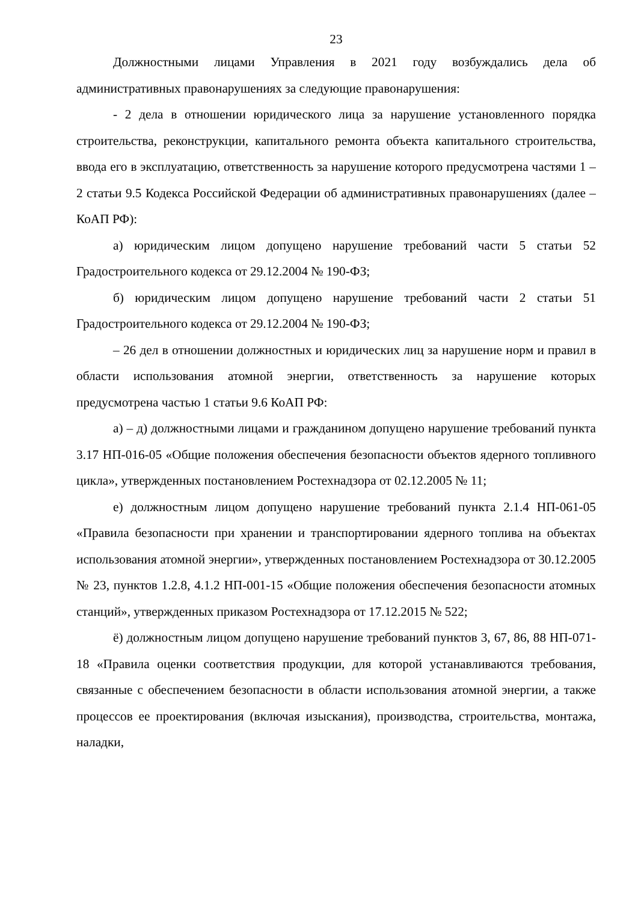23
Должностными лицами Управления в 2021 году возбуждались дела об административных правонарушениях за следующие правонарушения:
- 2 дела в отношении юридического лица за нарушение установленного порядка строительства, реконструкции, капитального ремонта объекта капитального строительства, ввода его в эксплуатацию, ответственность за нарушение которого предусмотрена частями 1 – 2 статьи 9.5 Кодекса Российской Федерации об административных правонарушениях (далее – КоАП РФ):
а) юридическим лицом допущено нарушение требований части 5 статьи 52 Градостроительного кодекса от 29.12.2004 № 190-ФЗ;
б) юридическим лицом допущено нарушение требований части 2 статьи 51 Градостроительного кодекса от 29.12.2004 № 190-ФЗ;
– 26 дел в отношении должностных и юридических лиц за нарушение норм и правил в области использования атомной энергии, ответственность за нарушение которых предусмотрена частью 1 статьи 9.6 КоАП РФ:
а) – д) должностными лицами и гражданином допущено нарушение требований пункта 3.17 НП-016-05 «Общие положения обеспечения безопасности объектов ядерного топливного цикла», утвержденных постановлением Ростехнадзора от 02.12.2005 № 11;
е) должностным лицом допущено нарушение требований пункта 2.1.4 НП-061-05 «Правила безопасности при хранении и транспортировании ядерного топлива на объектах использования атомной энергии», утвержденных постановлением Ростехнадзора от 30.12.2005 № 23, пунктов 1.2.8, 4.1.2 НП-001-15 «Общие положения обеспечения безопасности атомных станций», утвержденных приказом Ростехнадзора от 17.12.2015 № 522;
ё) должностным лицом допущено нарушение требований пунктов 3, 67, 86, 88 НП-071-18 «Правила оценки соответствия продукции, для которой устанавливаются требования, связанные с обеспечением безопасности в области использования атомной энергии, а также процессов ее проектирования (включая изыскания), производства, строительства, монтажа, наладки,